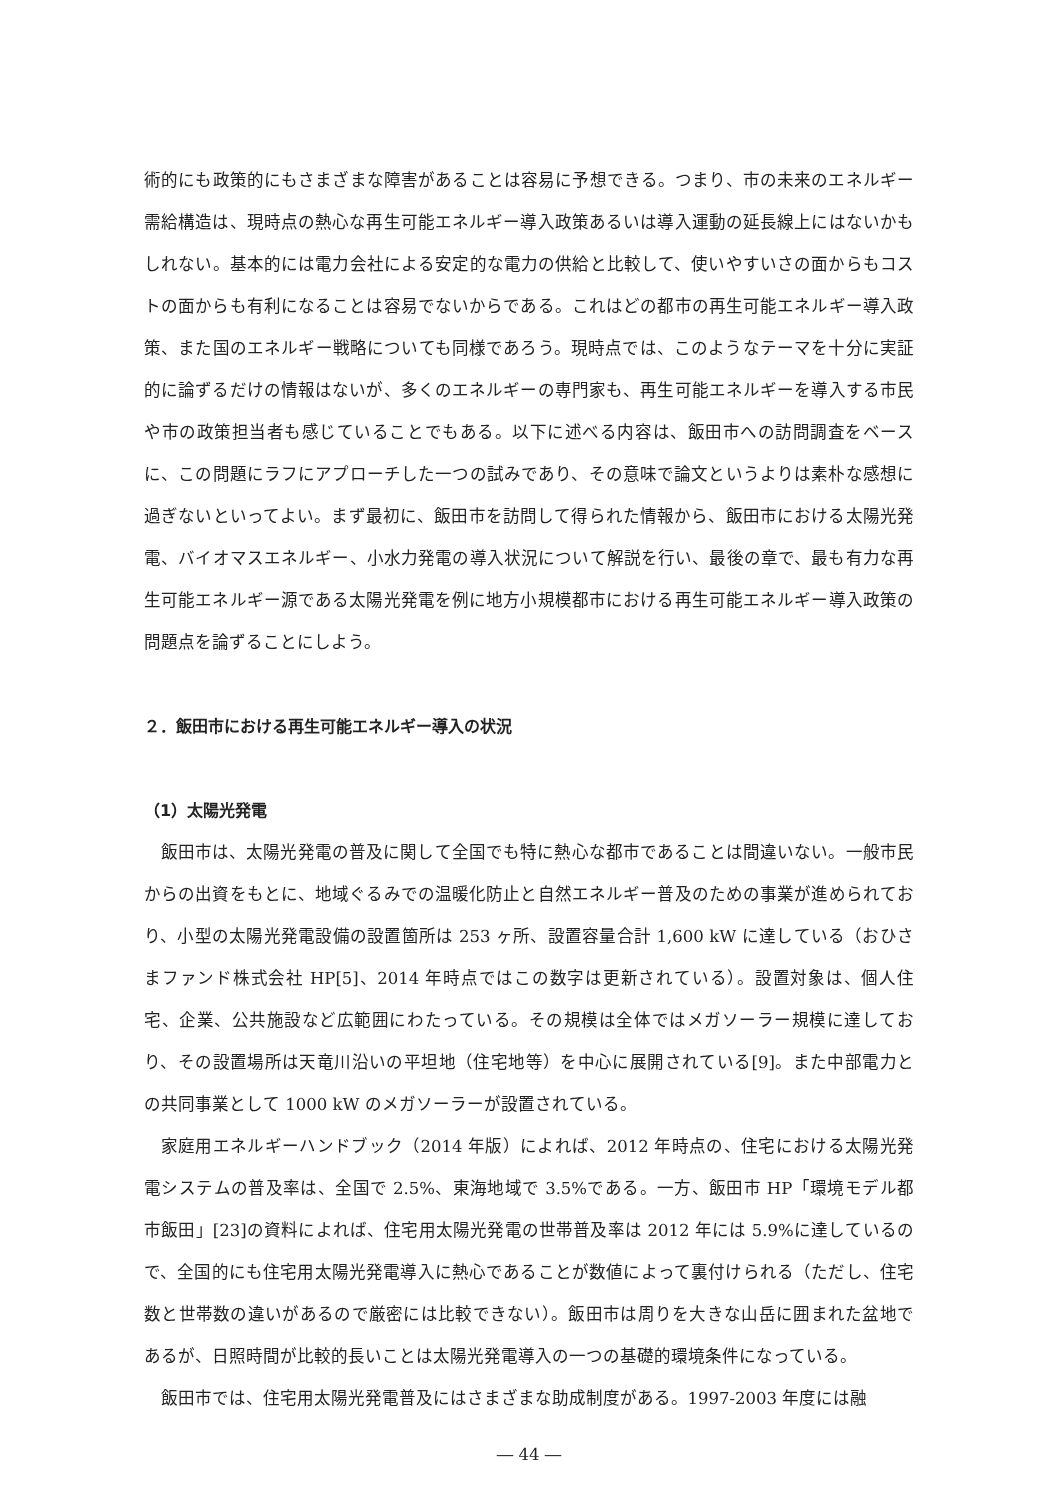術的にも政策的にもさまざまな障害があることは容易に予想できる。つまり、市の未来のエネルギー需給構造は、現時点の熱心な再生可能エネルギー導入政策あるいは導入運動の延長線上にはないかもしれない。基本的には電力会社による安定的な電力の供給と比較して、使いやすいさの面からもコストの面からも有利になることは容易でないからである。これはどの都市の再生可能エネルギー導入政策、また国のエネルギー戦略についても同様であろう。現時点では、このようなテーマを十分に実証的に論ずるだけの情報はないが、多くのエネルギーの専門家も、再生可能エネルギーを導入する市民や市の政策担当者も感じていることでもある。以下に述べる内容は、飯田市への訪問調査をベースに、この問題にラフにアプローチした一つの試みであり、その意味で論文というよりは素朴な感想に過ぎないといってよい。まず最初に、飯田市を訪問して得られた情報から、飯田市における太陽光発電、バイオマスエネルギー、小水力発電の導入状況について解説を行い、最後の章で、最も有力な再生可能エネルギー源である太陽光発電を例に地方小規模都市における再生可能エネルギー導入政策の問題点を論ずることにしよう。
２．飯田市における再生可能エネルギー導入の状況
（1）太陽光発電
飯田市は、太陽光発電の普及に関して全国でも特に熱心な都市であることは間違いない。一般市民からの出資をもとに、地域ぐるみでの温暖化防止と自然エネルギー普及のための事業が進められており、小型の太陽光発電設備の設置箇所は 253 ヶ所、設置容量合計 1,600 kW に達している（おひさまファンド株式会社 HP[5]、2014 年時点ではこの数字は更新されている）。設置対象は、個人住宅、企業、公共施設など広範囲にわたっている。その規模は全体ではメガソーラー規模に達しており、その設置場所は天竜川沿いの平坦地（住宅地等）を中心に展開されている[9]。また中部電力との共同事業として 1000 kW のメガソーラーが設置されている。
家庭用エネルギーハンドブック（2014 年版）によれば、2012 年時点の、住宅における太陽光発電システムの普及率は、全国で 2.5%、東海地域で 3.5%である。一方、飯田市 HP「環境モデル都市飯田」[23]の資料によれば、住宅用太陽光発電の世帯普及率は 2012 年には 5.9%に達しているので、全国的にも住宅用太陽光発電導入に熱心であることが数値によって裏付けられる（ただし、住宅数と世帯数の違いがあるので厳密には比較できない）。飯田市は周りを大きな山岳に囲まれた盆地であるが、日照時間が比較的長いことは太陽光発電導入の一つの基礎的環境条件になっている。
飯田市では、住宅用太陽光発電普及にはさまざまな助成制度がある。1997-2003 年度には融
― 44 ―